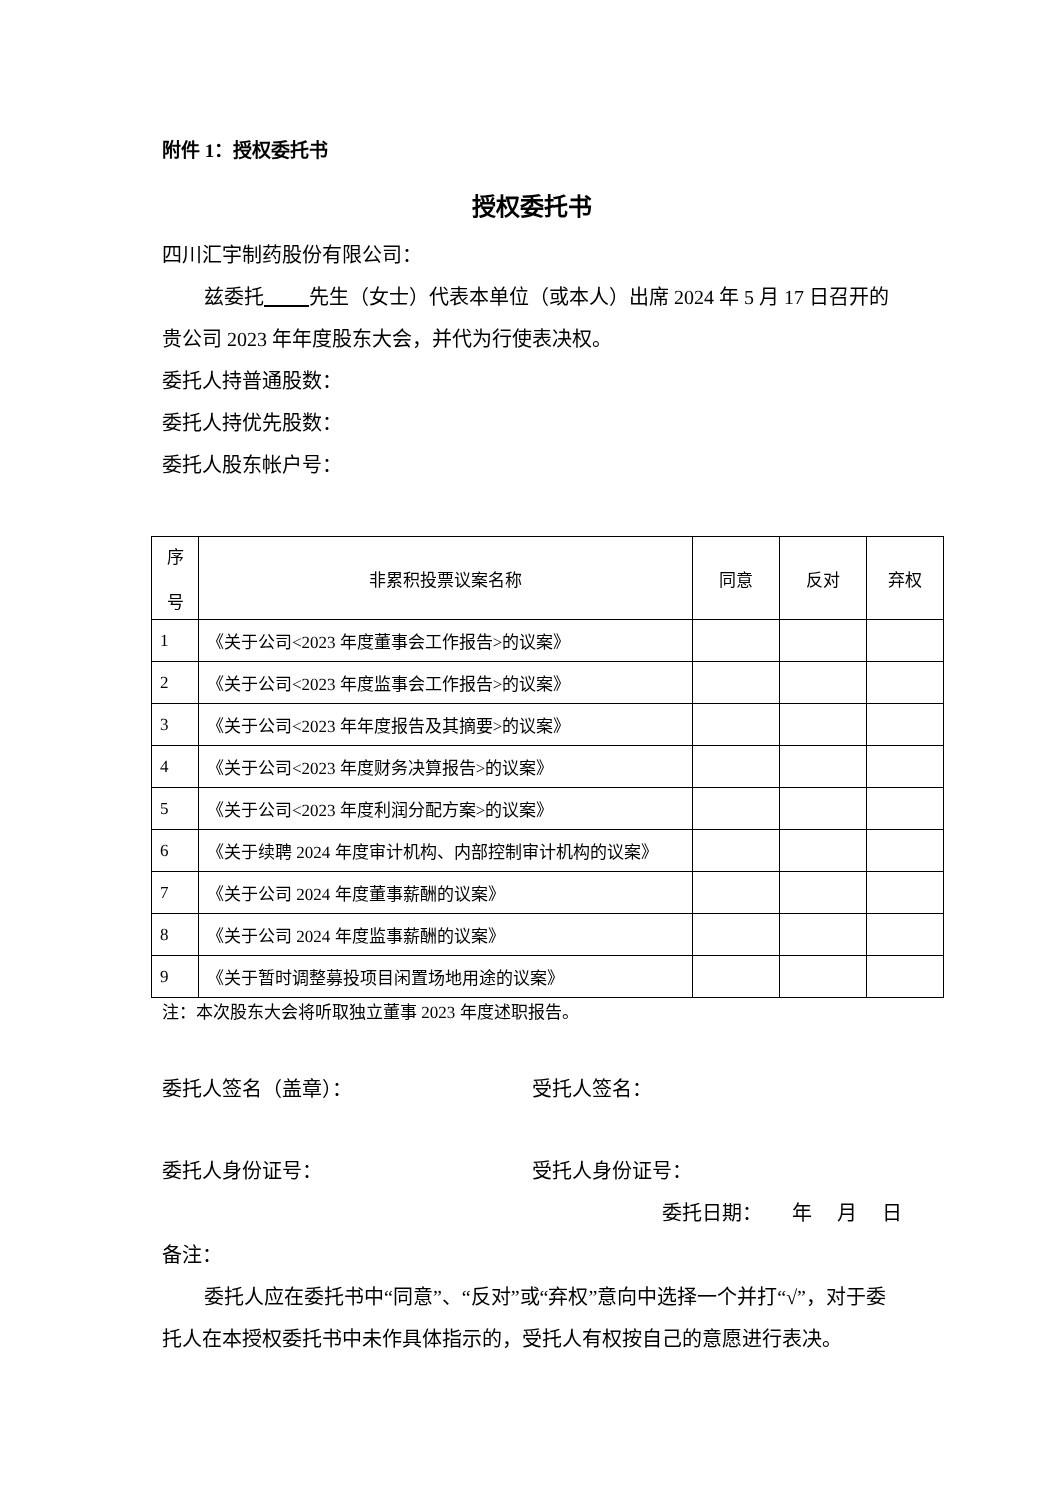附件 1：授权委托书
授权委托书
四川汇宇制药股份有限公司：
兹委托 先生（女士）代表本单位（或本人）出席 2024 年 5 月 17 日召开的贵公司 2023 年年度股东大会，并代为行使表决权。
委托人持普通股数：
委托人持优先股数：
委托人股东帐户号：
| 序 号 | 非累积投票议案名称 | 同意 | 反对 | 弃权 |
| --- | --- | --- | --- | --- |
| 1 | 《关于公司<2023 年度董事会工作报告>的议案》 | | | |
| 2 | 《关于公司<2023 年度监事会工作报告>的议案》 | | | |
| 3 | 《关于公司<2023 年年度报告及其摘要>的议案》 | | | |
| 4 | 《关于公司<2023 年度财务决算报告>的议案》 | | | |
| 5 | 《关于公司<2023 年度利润分配方案>的议案》 | | | |
| 6 | 《关于续聘 2024 年度审计机构、内部控制审计机构的议案》 | | | |
| 7 | 《关于公司 2024 年度董事薪酬的议案》 | | | |
| 8 | 《关于公司 2024 年度监事薪酬的议案》 | | | |
| 9 | 《关于暂时调整募投项目闲置场地用途的议案》 | | | |
注：本次股东大会将听取独立董事 2023 年度述职报告。
委托人签名（盖章）： 受托人签名：
委托人身份证号： 受托人身份证号：
委托日期： 年 月 日
备注：
委托人应在委托书中“同意”、“反对”或“弃权”意向中选择一个并打“√”，对于委托人在本授权委托书中未作具体指示的，受托人有权按自己的意愿进行表决。